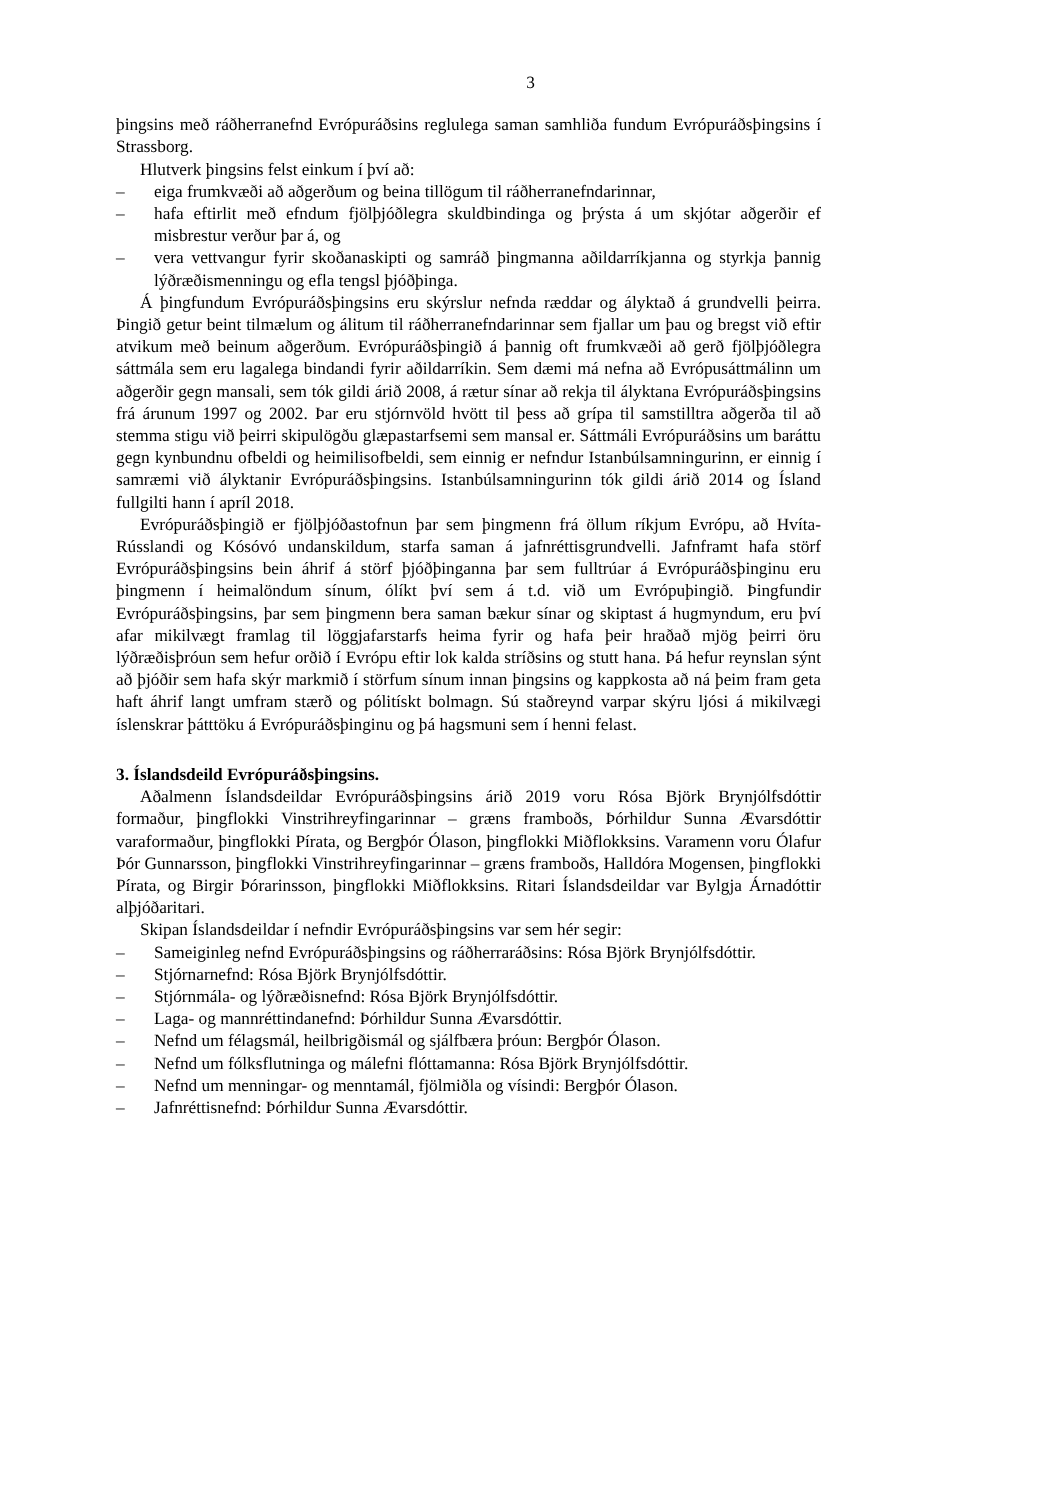3
þingsins með ráðherranefnd Evrópuráðsins reglulega saman samhliða fundum Evrópuráðs­þingsins í Strassborg.
Hlutverk þingsins felst einkum í því að:
– eiga frumkvæði að aðgerðum og beina tillögum til ráðherranefndarinnar,
– hafa eftirlit með efndum fjölþjóðlegra skuldbindinga og þrýsta á um skjótar aðgerðir ef misbrestur verður þar á, og
– vera vettvangur fyrir skoðanaskipti og samráð þingmanna aðildarríkjanna og styrkja þannig lýðræðismenningu og efla tengsl þjóðþinga.
Á þingfundum Evrópuráðsþingsins eru skýrslur nefnda ræddar og ályktað á grundvelli þeirra. Þingið getur beint tilmælum og álitum til ráðherranefndarinnar sem fjallar um þau og bregst við eftir atvikum með beinum aðgerðum. Evrópuráðsþingið á þannig oft frumkvæði að gerð fjölþjóðlegra sáttmála sem eru lagalega bindandi fyrir aðildarríkin. Sem dæmi má nefna að Evrópusáttmálinn um aðgerðir gegn mansali, sem tók gildi árið 2008, á rætur sínar að rekja til ályktana Evrópuráðsþingsins frá árunum 1997 og 2002. Þar eru stjórnvöld hvött til þess að grípa til samstilltra aðgerða til að stemma stigu við þeirri skipulögðu glæpastarf­semi sem mansal er. Sáttmáli Evrópuráðsins um baráttu gegn kynbundnu ofbeldi og heimilis­ofbeldi, sem einnig er nefndur Istanbúlsamningurinn, er einnig í samræmi við ályktanir Evrópuráðsþingsins. Istanbúlsamningurinn tók gildi árið 2014 og Ísland fullgilti hann í apríl 2018.
Evrópuráðsþingið er fjölþjóðastofnun þar sem þingmenn frá öllum ríkjum Evrópu, að Hvíta-Rússlandi og Kósóvó undanskildum, starfa saman á jafnréttisgrundvelli. Jafnframt hafa störf Evrópuráðsþingsins bein áhrif á störf þjóðþinganna þar sem fulltrúar á Evrópuráðs­þinginu eru þingmenn í heimalöndum sínum, ólíkt því sem á t.d. við um Evrópuþingið. Þing­fundir Evrópuráðsþingsins, þar sem þingmenn bera saman bækur sínar og skiptast á hug­myndum, eru því afar mikilvægt framlag til löggjafarstarfs heima fyrir og hafa þeir hraðað mjög þeirri öru lýðræðisþróun sem hefur orðið í Evrópu eftir lok kalda stríðsins og stutt hana. Þá hefur reynslan sýnt að þjóðir sem hafa skýr markmið í störfum sínum innan þingsins og kappkosta að ná þeim fram geta haft áhrif langt umfram stærð og pólitískt bolmagn. Sú stað­reynd varpar skýru ljósi á mikilvægi íslenskrar þátttöku á Evrópuráðsþinginu og þá hagsmuni sem í henni felast.
3. Íslandsdeild Evrópuráðsþingsins.
Aðalmenn Íslandsdeildar Evrópuráðsþingsins árið 2019 voru Rósa Björk Brynjólfsdóttir formaður, þingflokki Vinstrihreyfingarinnar – græns framboðs, Þórhildur Sunna Ævarsdóttir varaformaður, þingflokki Pírata, og Bergþór Ólason, þingflokki Miðflokksins. Varamenn voru Ólafur Þór Gunnarsson, þingflokki Vinstrihreyfingarinnar – græns framboðs, Halldóra Mogensen, þingflokki Pírata, og Birgir Þórarinsson, þingflokki Miðflokksins. Ritari Íslands­deildar var Bylgja Árnadóttir alþjóðaritari.
Skipan Íslandsdeildar í nefndir Evrópuráðsþingsins var sem hér segir:
– Sameiginleg nefnd Evrópuráðsþingsins og ráðherraráðsins: Rósa Björk Brynjólfsdóttir.
– Stjórnarnefnd: Rósa Björk Brynjólfsdóttir.
– Stjórnmála- og lýðræðisnefnd: Rósa Björk Brynjólfsdóttir.
– Laga- og mannréttindanefnd: Þórhildur Sunna Ævarsdóttir.
– Nefnd um félagsmál, heilbrigðismál og sjálfbæra þróun: Bergþór Ólason.
– Nefnd um fólksflutninga og málefni flóttamanna: Rósa Björk Brynjólfsdóttir.
– Nefnd um menningar- og menntamál, fjölmiðla og vísindi: Bergþór Ólason.
– Jafnréttisnefnd: Þórhildur Sunna Ævarsdóttir.